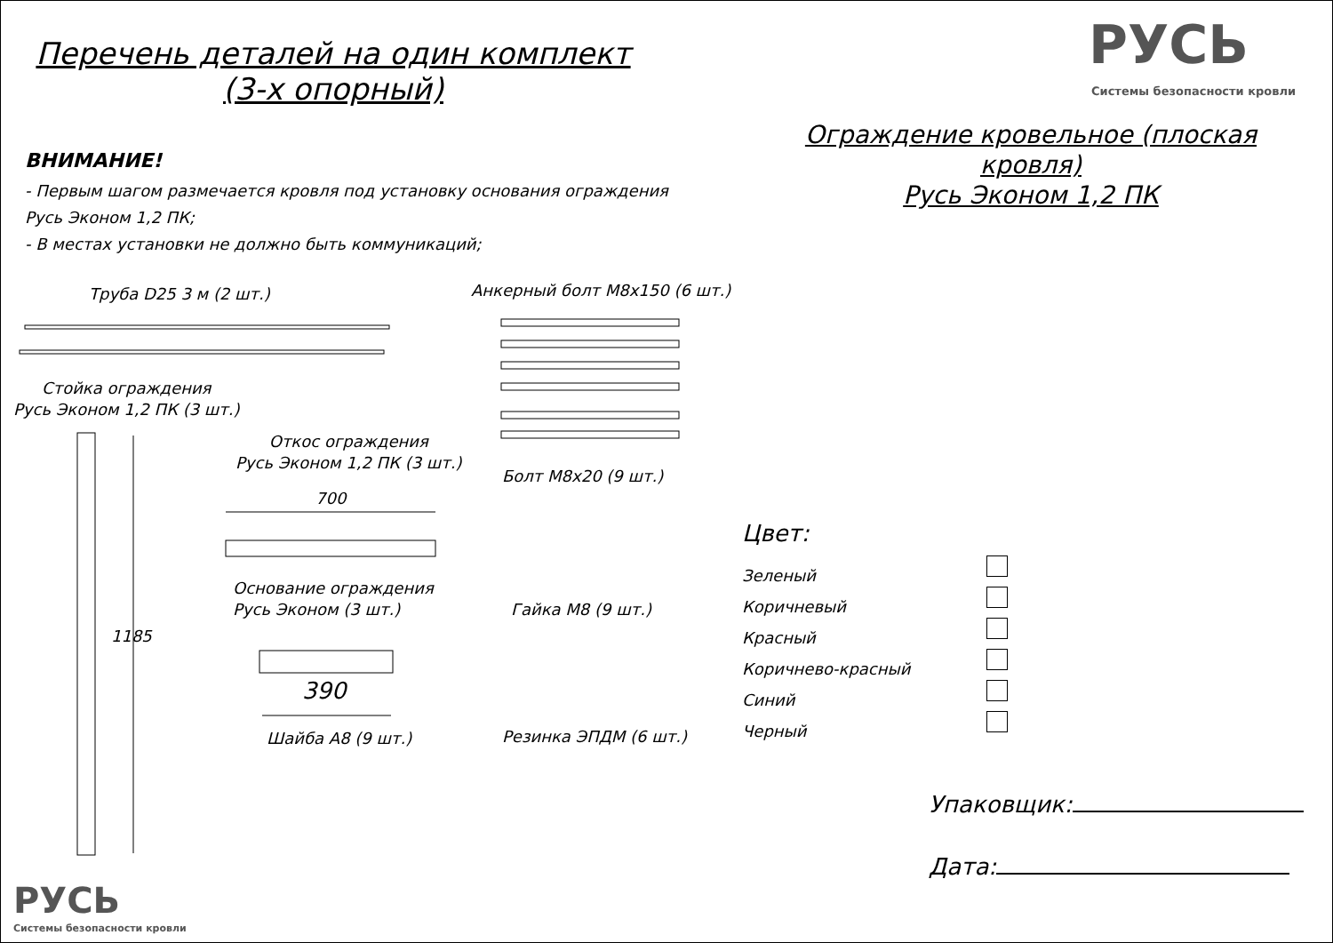Перечень деталей на один комплект
(3-х опорный)
РУСЬ
Системы безопасности кровли
Ограждение кровельное (плоская кровля)
Русь Эконом 1,2 ПК
ВНИМАНИЕ!
- Первым шагом размечается кровля под установку основания ограждения
Русь Эконом 1,2 ПК;
- В местах установки не должно быть коммуникаций;
Труба D25 3 м (2 шт.) Анкерный болт М8х150 (6 шт.)
Стойка ограждения
Русь Эконом 1,2 ПК (3 шт.)
1185
Откос ограждения
Русь Эконом 1,2 ПК (3 шт.)
700
Болт М8х20 (9 шт.)
Основание ограждения
Русь Эконом (3 шт.)
Гайка М8 (9 шт.)
390
Шайба А8 (9 шт.) Резинка ЭПДМ (6 шт.)
Цвет:
Зеленый
Коричневый
Красный
Коричнево-красный
Синий
Черный
Упаковщик:
Дата:
РУСЬ
Системы безопасности кровли